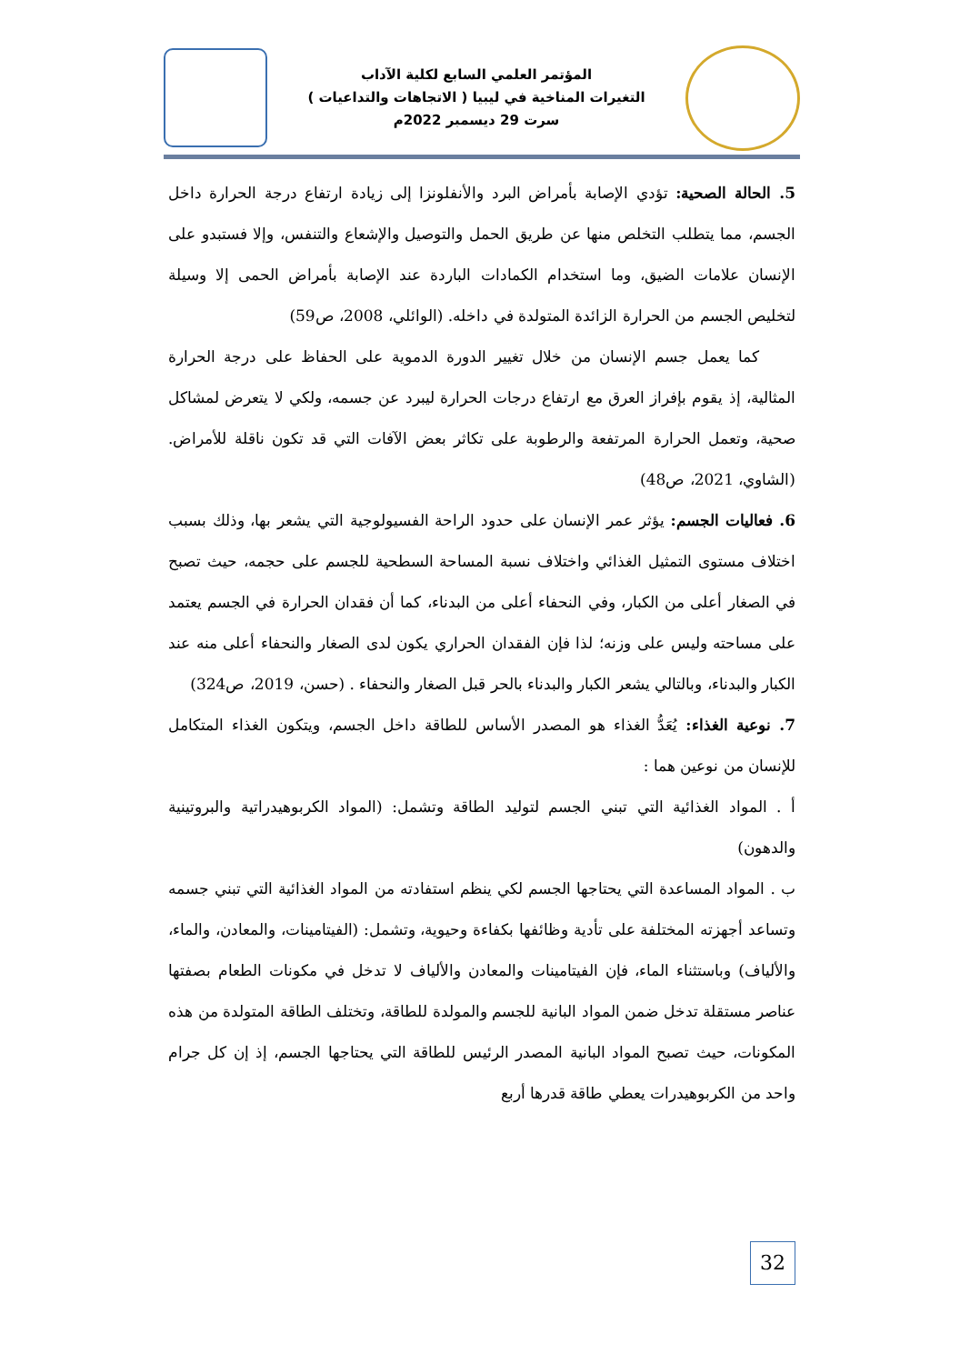المؤتمر العلمي السابع لكلية الآداب
التغيرات المناخية في ليبيا ( الاتجاهات والتداعيات )
سرت 29 ديسمبر 2022م
5. الحالة الصحية: تؤدي الإصابة بأمراض البرد والأنفلونزا إلى زيادة ارتفاع درجة الحرارة داخل الجسم، مما يتطلب التخلص منها عن طريق الحمل والتوصيل والإشعاع والتنفس، وإلا فستبدو على الإنسان علامات الضيق، وما استخدام الكمادات الباردة عند الإصابة بأمراض الحمى إلا وسيلة لتخليص الجسم من الحرارة الزائدة المتولدة في داخله. (الوائلي، 2008، ص59)
كما يعمل جسم الإنسان من خلال تغيير الدورة الدموية على الحفاظ على درجة الحرارة المثالية، إذ يقوم بإفراز العرق مع ارتفاع درجات الحرارة ليبرد عن جسمه، ولكي لا يتعرض لمشاكل صحية، وتعمل الحرارة المرتفعة والرطوبة على تكاثر بعض الآفات التي قد تكون ناقلة للأمراض.(الشاوي، 2021، ص48)
6. فعاليات الجسم: يؤثر عمر الإنسان على حدود الراحة الفسيولوجية التي يشعر بها، وذلك بسبب اختلاف مستوى التمثيل الغذائي واختلاف نسبة المساحة السطحية للجسم على حجمه، حيث تصبح في الصغار أعلى من الكبار، وفي النحفاء أعلى من البدناء، كما أن فقدان الحرارة في الجسم يعتمد على مساحته وليس على وزنه؛ لذا فإن الفقدان الحراري يكون لدى الصغار والنحفاء أعلى منه عند الكبار والبدناء، وبالتالي يشعر الكبار والبدناء بالحر قبل الصغار والنحفاء . (حسن، 2019، ص324)
7. نوعية الغذاء: يُعَدُّ الغذاء هو المصدر الأساس للطاقة داخل الجسم، ويتكون الغذاء المتكامل للإنسان من نوعين هما :
أ . المواد الغذائية التي تبني الجسم لتوليد الطاقة وتشمل: (المواد الكربوهيدراتية والبروتينية والدهون)
ب . المواد المساعدة التي يحتاجها الجسم لكي ينظم استفادته من المواد الغذائية التي تبني جسمه وتساعد أجهزته المختلفة على تأدية وظائفها بكفاءة وحيوية، وتشمل: (الفيتامينات، والمعادن، والماء، والألياف) وباستثناء الماء، فإن الفيتامينات والمعادن والألياف لا تدخل في مكونات الطعام بصفتها عناصر مستقلة تدخل ضمن المواد البانية للجسم والمولدة للطاقة، وتختلف الطاقة المتولدة من هذه المكونات، حيث تصبح المواد البانية المصدر الرئيس للطاقة التي يحتاجها الجسم، إذ إن كل جرام واحد من الكربوهيدرات يعطي طاقة قدرها أربع
32